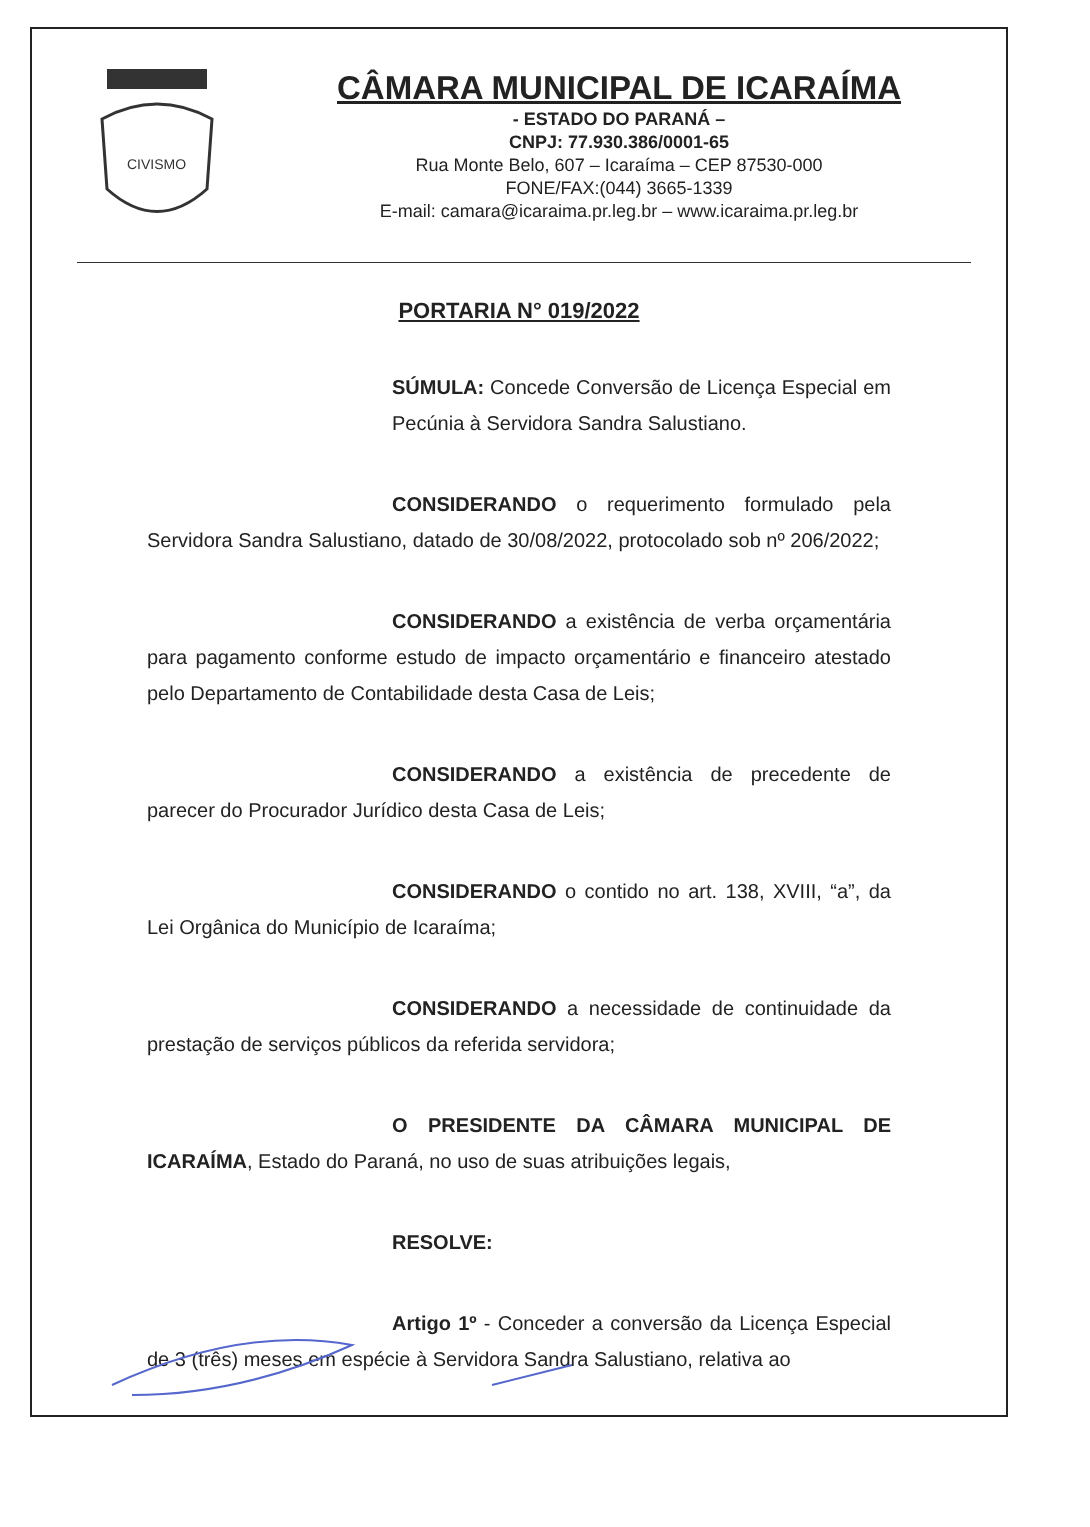CIVISMO
CÂMARA MUNICIPAL DE ICARAÍMA
- ESTADO DO PARANÁ –
CNPJ: 77.930.386/0001-65
Rua Monte Belo, 607 – Icaraíma – CEP 87530-000
FONE/FAX:(044) 3665-1339
E-mail: camara@icaraima.pr.leg.br – www.icaraima.pr.leg.br
PORTARIA N° 019/2022
SÚMULA: Concede Conversão de Licença Especial em Pecúnia à Servidora Sandra Salustiano.
CONSIDERANDO o requerimento formulado pela Servidora Sandra Salustiano, datado de 30/08/2022, protocolado sob nº 206/2022;
CONSIDERANDO a existência de verba orçamentária para pagamento conforme estudo de impacto orçamentário e financeiro atestado pelo Departamento de Contabilidade desta Casa de Leis;
CONSIDERANDO a existência de precedente de parecer do Procurador Jurídico desta Casa de Leis;
CONSIDERANDO o contido no art. 138, XVIII, “a”, da Lei Orgânica do Município de Icaraíma;
CONSIDERANDO a necessidade de continuidade da prestação de serviços públicos da referida servidora;
O PRESIDENTE DA CÂMARA MUNICIPAL DE ICARAÍMA, Estado do Paraná, no uso de suas atribuições legais,
RESOLVE:
Artigo 1º - Conceder a conversão da Licença Especial de 3 (três) meses em espécie à Servidora Sandra Salustiano, relativa ao